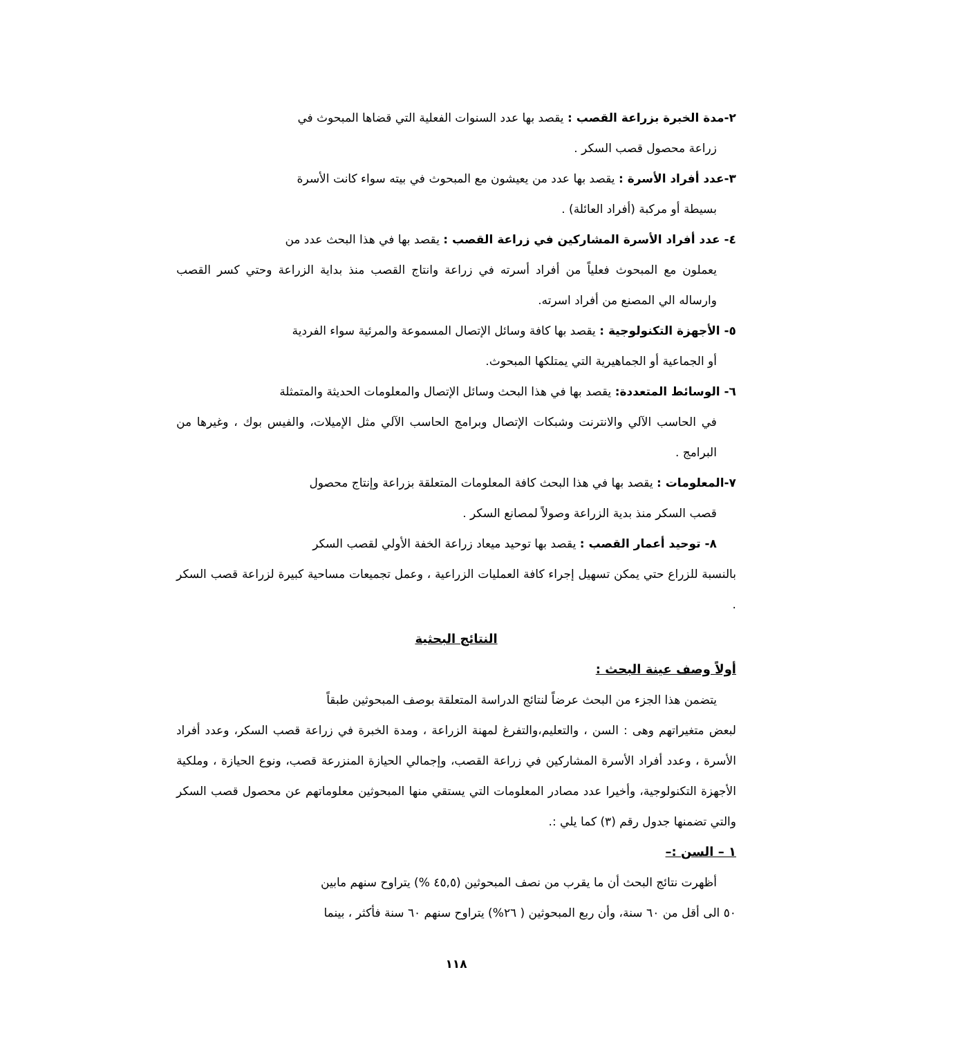٢-مدة الخبرة بزراعة القصب : يقصد بها عدد السنوات الفعلية التي قضاها المبحوث في
زراعة محصول قصب السكر .
٣-عدد أفراد الأسرة : يقصد بها عدد من يعيشون مع المبحوث في بيته سواء كانت الأسرة
بسيطة أو مركبة (أفراد العائلة) .
٤- عدد أفراد الأسرة المشاركين في زراعة القصب : يقصد بها في هذا البحث عدد من
يعملون مع المبحوث فعلياً من أفراد أسرته في زراعة وانتاج القصب منذ بداية الزراعة وحتي كسر القصب وارساله الي المصنع من أفراد اسرته.
٥- الأجهزة التكنولوجية : يقصد بها كافة وسائل الإتصال المسموعة والمرئية سواء الفردية
أو الجماعية أو الجماهيرية التي يمتلكها المبحوث.
٦- الوسائط المتعددة: يقصد بها في هذا البحث وسائل الإتصال والمعلومات الحديثة والمتمثلة
في الحاسب الآلي والانترنت وشبكات الإتصال وبرامج الحاسب الآلي مثل الإميلات، والفيس بوك ، وغيرها من البرامج .
٧-المعلومات : يقصد بها في هذا البحث كافة المعلومات المتعلقة بزراعة وإنتاج محصول
قصب السكر منذ بدية الزراعة وصولاً لمصانع السكر .
٨- توحيد أعمار القصب : يقصد بها توحيد ميعاد زراعة الخفة الأولي لقصب السكر
بالنسبة للزراع حتي يمكن تسهيل إجراء كافة العمليات الزراعية ، وعمل تجميعات مساحية كبيرة لزراعة قصب السكر .
النتائج البحثية
أولاً وصف عينة البحث :
يتضمن هذا الجزء من البحث عرضاً لنتائج الدراسة المتعلقة بوصف المبحوثين طبقاً
لبعض متغيراتهم وهى : السن ، والتعليم،والتفرغ لمهنة الزراعة ، ومدة الخبرة في زراعة قصب السكر، وعدد أفراد الأسرة ، وعدد أفراد الأسرة المشاركين في زراعة القصب، وإجمالي الحيازة المنزرعة قصب، ونوع الحيازة ، وملكية الأجهزة التكنولوجية، وأخيرا عدد مصادر المعلومات التي يستقي منها المبحوثين معلوماتهم عن محصول قصب السكر والتي تضمنها جدول رقم (٣) كما يلي :.
١ – السن :–
أظهرت نتائج البحث أن ما يقرب من نصف المبحوثين (٤٥,٥ %) يتراوح سنهم مابين
٥٠ الى أقل من ٦٠ سنة، وأن ربع المبحوثين ( ٢٦%) يتراوح سنهم ٦٠ سنة فأكثر ، بينما
١١٨